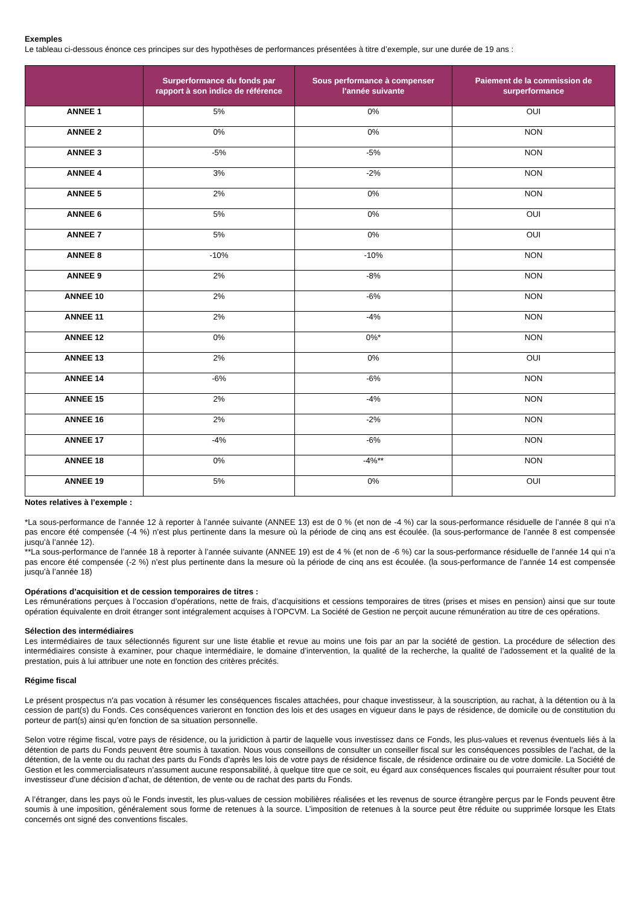Exemples
Le tableau ci-dessous énonce ces principes sur des hypothèses de performances présentées à titre d’exemple, sur une durée de 19 ans :
| | Surperformance du fonds par rapport à son indice de référence | Sous performance à compenser l'année suivante | Paiement de la commission de surperformance |
| --- | --- | --- | --- |
| ANNEE 1 | 5% | 0% | OUI |
| ANNEE 2 | 0% | 0% | NON |
| ANNEE 3 | -5% | -5% | NON |
| ANNEE 4 | 3% | -2% | NON |
| ANNEE 5 | 2% | 0% | NON |
| ANNEE 6 | 5% | 0% | OUI |
| ANNEE 7 | 5% | 0% | OUI |
| ANNEE 8 | -10% | -10% | NON |
| ANNEE 9 | 2% | -8% | NON |
| ANNEE 10 | 2% | -6% | NON |
| ANNEE 11 | 2% | -4% | NON |
| ANNEE 12 | 0% | 0%* | NON |
| ANNEE 13 | 2% | 0% | OUI |
| ANNEE 14 | -6% | -6% | NON |
| ANNEE 15 | 2% | -4% | NON |
| ANNEE 16 | 2% | -2% | NON |
| ANNEE 17 | -4% | -6% | NON |
| ANNEE 18 | 0% | -4%** | NON |
| ANNEE 19 | 5% | 0% | OUI |
Notes relatives à l’exemple :
*La sous-performance de l’année 12 à reporter à l’année suivante (ANNEE 13) est de 0 % (et non de -4 %) car la sous-performance résiduelle de l’année 8 qui n’a pas encore été compensée (-4 %) n’est plus pertinente dans la mesure où la période de cinq ans est écoulée. (la sous-performance de l’année 8 est compensée jusqu’à l’année 12).
**La sous-performance de l’année 18 à reporter à l’année suivante (ANNEE 19) est de 4 % (et non de -6 %) car la sous-performance résiduelle de l’année 14 qui n’a pas encore été compensée (-2 %) n’est plus pertinente dans la mesure où la période de cinq ans est écoulée. (la sous-performance de l’année 14 est compensée jusqu’à l’année 18)
Opérations d’acquisition et de cession temporaires de titres :
Les rémunérations perçues à l’occasion d’opérations, nette de frais, d’acquisitions et cessions temporaires de titres (prises et mises en pension) ainsi que sur toute opération équivalente en droit étranger sont intégralement acquises à l’OPCVM. La Société de Gestion ne perçoit aucune rémunération au titre de ces opérations.
Sélection des intermédiaires
Les intermédiaires de taux sélectionnés figurent sur une liste établie et revue au moins une fois par an par la société de gestion. La procédure de sélection des intermédiaires consiste à examiner, pour chaque intermédiaire, le domaine d’intervention, la qualité de la recherche, la qualité de l’adossement et la qualité de la prestation, puis à lui attribuer une note en fonction des critères précités.
Régime fiscal
Le présent prospectus n'a pas vocation à résumer les conséquences fiscales attachées, pour chaque investisseur, à la souscription, au rachat, à la détention ou à la cession de part(s) du Fonds. Ces conséquences varieront en fonction des lois et des usages en vigueur dans le pays de résidence, de domicile ou de constitution du porteur de part(s) ainsi qu’en fonction de sa situation personnelle.
Selon votre régime fiscal, votre pays de résidence, ou la juridiction à partir de laquelle vous investissez dans ce Fonds, les plus-values et revenus éventuels liés à la détention de parts du Fonds peuvent être soumis à taxation. Nous vous conseillons de consulter un conseiller fiscal sur les conséquences possibles de l’achat, de la détention, de la vente ou du rachat des parts du Fonds d’après les lois de votre pays de résidence fiscale, de résidence ordinaire ou de votre domicile. La Société de Gestion et les commercialisateurs n’assument aucune responsabilité, à quelque titre que ce soit, eu égard aux conséquences fiscales qui pourraient résulter pour tout investisseur d’une décision d’achat, de détention, de vente ou de rachat des parts du Fonds.
A l’étranger, dans les pays où le Fonds investit, les plus-values de cession mobilières réalisées et les revenus de source étrangère perçus par le Fonds peuvent être soumis à une imposition, généralement sous forme de retenues à la source. L’imposition de retenues à la source peut être réduite ou supprimée lorsque les Etats concernés ont signé des conventions fiscales.